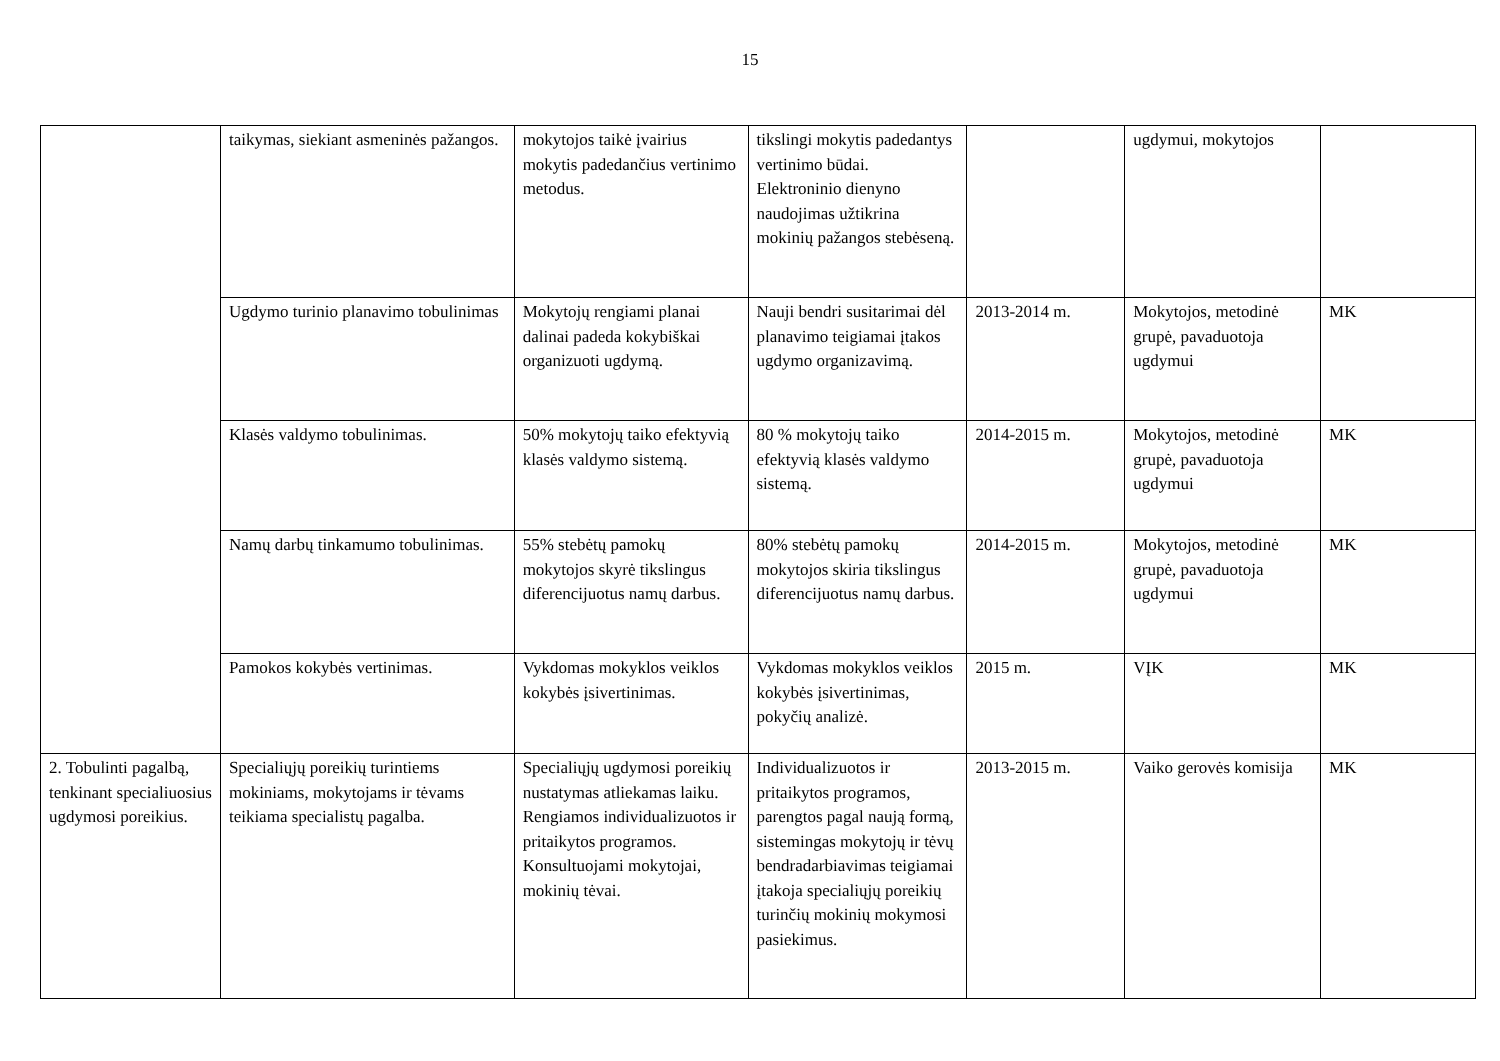15
| | taikymas, siekiant asmeninės pažangos. | mokytojos taikė įvairius mokytis padedančius vertinimo metodus. | tikslingi mokytis padedantys vertinimo būdai. Elektroninio dienyno naudojimas užtikrina mokinių pažangos stebėseną. | | ugdymui, mokytojos | |
| | Ugdymo turinio planavimo tobulinimas | Mokytojų rengiami planai dalinai padeda kokybiškai organizuoti ugdymą. | Nauji bendri susitarimai dėl planavimo teigiamai įtakos ugdymo organizavimą. | 2013-2014 m. | Mokytojos, metodinė grupė, pavaduotoja ugdymui | MK |
| | Klasės valdymo tobulinimas. | 50% mokytojų taiko efektyvią klasės valdymo sistemą. | 80 % mokytojų taiko efektyvią klasės valdymo sistemą. | 2014-2015 m. | Mokytojos, metodinė grupė, pavaduotoja ugdymui | MK |
| | Namų darbų tinkamumo tobulinimas. | 55% stebėtų pamokų mokytojos skyrė tikslingus diferencijuotus namų darbus. | 80% stebėtų pamokų mokytojos skiria tikslingus diferencijuotus namų darbus. | 2014-2015 m. | Mokytojos, metodinė grupė, pavaduotoja ugdymui | MK |
| | Pamokos kokybės vertinimas. | Vykdomas mokyklos veiklos kokybės įsivertinimas. | Vykdomas mokyklos veiklos kokybės įsivertinimas, pokyčių analizė. | 2015 m. | VĮK | MK |
| 2. Tobulinti pagalbą, tenkinant specialiuosius ugdymosi poreikius. | Specialiųjų poreikių turintiems mokiniams, mokytojams ir tėvams teikiama specialistų pagalba. | Specialiųjų ugdymosi poreikių nustatymas atliekamas laiku. Rengiamos individualizuotos ir pritaikytos programos. Konsultuojami mokytojai, mokinių tėvai. | Individualizuotos ir pritaikytos programos, parengtos pagal naują formą, sistemingas mokytojų ir tėvų bendradarbiavimas teigiamai įtakoja specialiųjų poreikių turinčių mokinių mokymosi pasiekimus. | 2013-2015 m. | Vaiko gerovės komisija | MK |